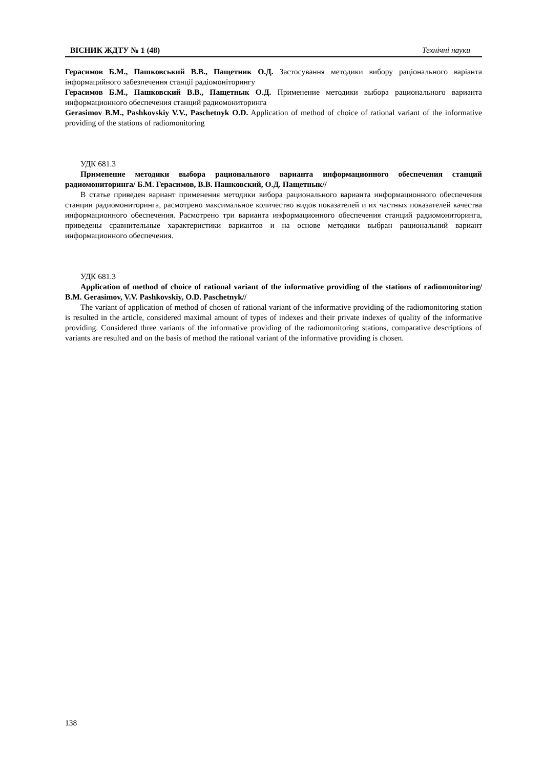ВІСНИК ЖДТУ № 1 (48) Технічні науки
Герасимов Б.М., Пашковський В.В., Пащетник О.Д. Застосування методики вибору раціонального варіанта інформацийного забезпечення станції радіомоніторингу
Герасимов Б.М., Пашковский В.В., Пащетнык О.Д. Применение методики выбора рационального варианта информационного обеспечения станций радиомониторинга
Gerasimov B.M., Pashkovskiy V.V., Paschetnyk O.D. Application of method of choice of rational variant of the informative providing of the stations of radiomonitoring
УДК 681.3
Применение методики выбора рационального варианта информационного обеспечения станций радиомониторинга/ Б.М. Герасимов, В.В. Пашковский, О.Д. Пащетнык//
В статье приведен вариант применения методики вибора рационального варианта информационного обеспечения станции радиомониторинга, расмотрено максимальное количество видов показателей и их частных показателей качества информационного обеспечения. Расмотрено три варианта информационного обеспечения станций радиомониторинга, приведены сравнительные характеристики вариантов и на основе методики выбран рациональний вариант информационного обеспечения.
УДК 681.3
Application of method of choice of rational variant of the informative providing of the stations of radiomonitoring/ B.M. Gerasimov, V.V. Pashkovskiy, O.D. Paschetnyk//
The variant of application of method of chosen of rational variant of the informative providing of the radiomonitoring station is resulted in the article, considered maximal amount of types of indexes and their private indexes of quality of the informative providing. Considered three variants of the informative providing of the radiomonitoring stations, comparative descriptions of variants are resulted and on the basis of method the rational variant of the informative providing is chosen.
138